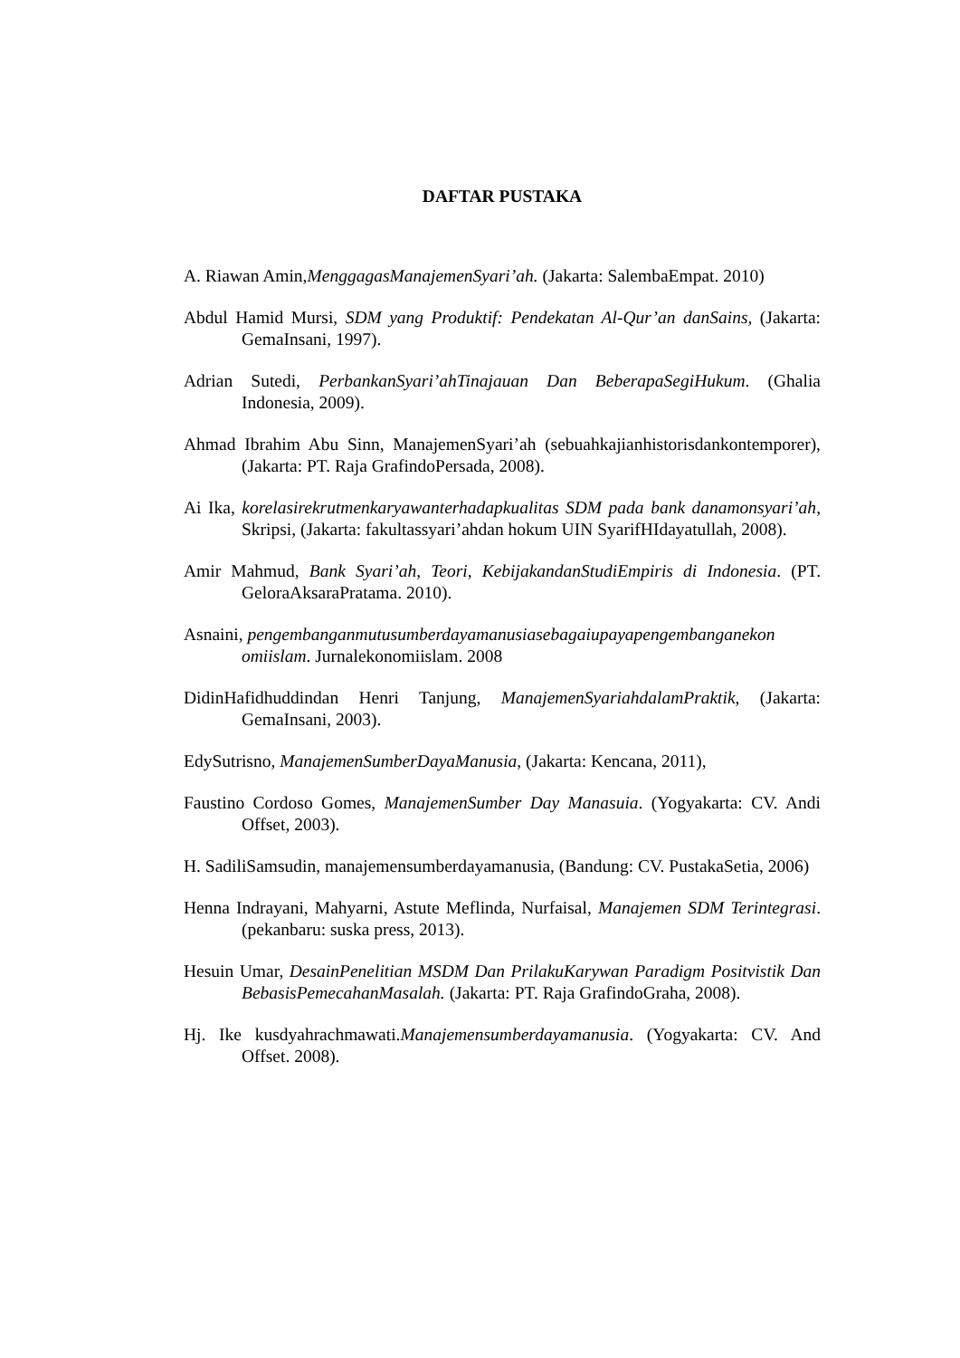DAFTAR PUSTAKA
A. Riawan Amin,MenggagasManajemenSyari’ah. (Jakarta: SalembaEmpat. 2010)
Abdul Hamid Mursi, SDM yang Produktif: Pendekatan Al-Qur’an danSains, (Jakarta: GemaInsani, 1997).
Adrian Sutedi, PerbankanSyari’ahTinajauan Dan BeberapaSegiHukum. (Ghalia Indonesia, 2009).
Ahmad Ibrahim Abu Sinn, ManajemenSyari’ah (sebuahkajianhistorisdankontemporer), (Jakarta: PT. Raja GrafindoPersada, 2008).
Ai Ika, korelasirekrutmenkaryawanterhadapkualitas SDM pada bank danamonsyari’ah, Skripsi, (Jakarta: fakultassyari’ahdan hokum UIN SyarifHIdayatullah, 2008).
Amir Mahmud, Bank Syari’ah, Teori, KebijakandanStudiEmpiris di Indonesia. (PT. GeloraAksaraPratama. 2010).
Asnaini, pengembanganmutusumberdayamanusiasebagaiupayapengembanganekon omiislam. Jurnalekonomiislam. 2008
DidinHafidhuddindan Henri Tanjung, ManajemenSyariahdalamPraktik, (Jakarta: GemaInsani, 2003).
EdySutrisno, ManajemenSumberDayaManusia, (Jakarta: Kencana, 2011),
Faustino Cordoso Gomes, ManajemenSumber Day Manasuia. (Yogyakarta: CV. Andi Offset, 2003).
H. SadiliSamsudin, manajemensumberdayamanusia, (Bandung: CV. PustakaSetia, 2006)
Henna Indrayani, Mahyarni, Astute Meflinda, Nurfaisal, Manajemen SDM Terintegrasi. (pekanbaru: suska press, 2013).
Hesuin Umar, DesainPenelitian MSDM Dan PrilakuKarywan Paradigm Positvistik Dan BebasisPemecahanMasalah. (Jakarta: PT. Raja GrafindoGraha, 2008).
Hj. Ike kusdyahrachmawati.Manajemensumberdayamanusia. (Yogyakarta: CV. And Offset. 2008).